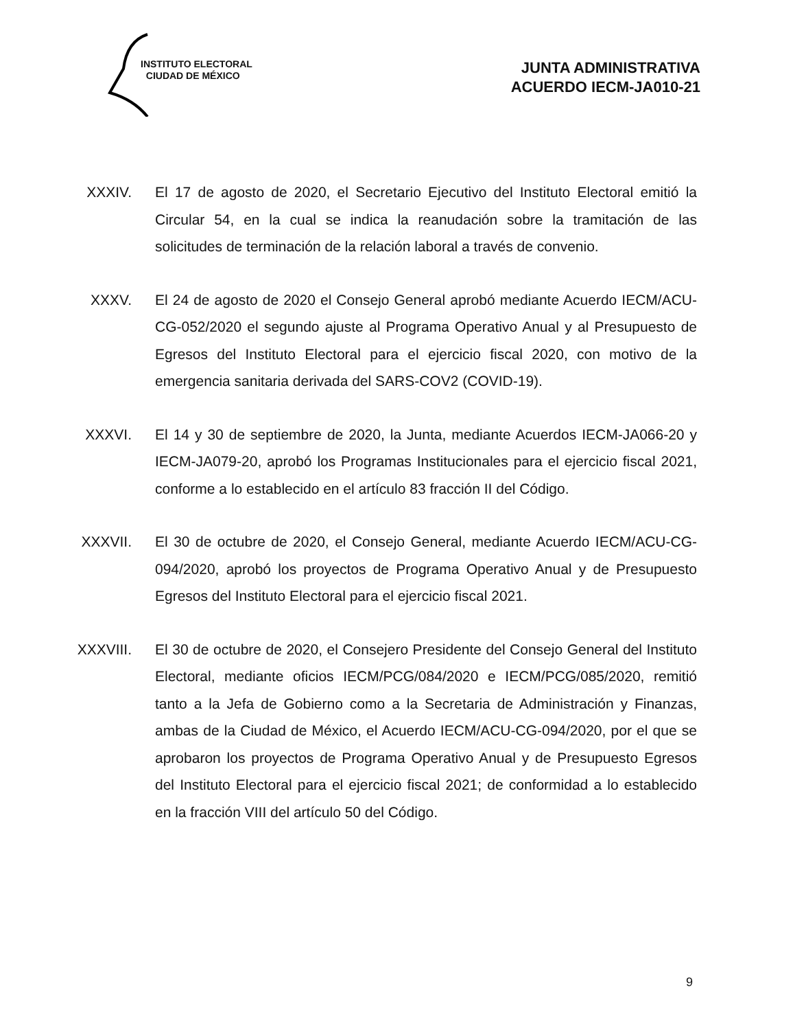INSTITUTO ELECTORAL
CIUDAD DE MÉXICO
JUNTA ADMINISTRATIVA
ACUERDO IECM-JA010-21
XXXIV. El 17 de agosto de 2020, el Secretario Ejecutivo del Instituto Electoral emitió la Circular 54, en la cual se indica la reanudación sobre la tramitación de las solicitudes de terminación de la relación laboral a través de convenio.
XXXV. El 24 de agosto de 2020 el Consejo General aprobó mediante Acuerdo IECM/ACU-CG-052/2020 el segundo ajuste al Programa Operativo Anual y al Presupuesto de Egresos del Instituto Electoral para el ejercicio fiscal 2020, con motivo de la emergencia sanitaria derivada del SARS-COV2 (COVID-19).
XXXVI. El 14 y 30 de septiembre de 2020, la Junta, mediante Acuerdos IECM-JA066-20 y IECM-JA079-20, aprobó los Programas Institucionales para el ejercicio fiscal 2021, conforme a lo establecido en el artículo 83 fracción II del Código.
XXXVII. El 30 de octubre de 2020, el Consejo General, mediante Acuerdo IECM/ACU-CG-094/2020, aprobó los proyectos de Programa Operativo Anual y de Presupuesto Egresos del Instituto Electoral para el ejercicio fiscal 2021.
XXXVIII.
El 30 de octubre de 2020, el Consejero Presidente del Consejo General del Instituto Electoral, mediante oficios IECM/PCG/084/2020 e IECM/PCG/085/2020, remitió tanto a la Jefa de Gobierno como a la Secretaria de Administración y Finanzas, ambas de la Ciudad de México, el Acuerdo IECM/ACU-CG-094/2020, por el que se aprobaron los proyectos de Programa Operativo Anual y de Presupuesto Egresos del Instituto Electoral para el ejercicio fiscal 2021; de conformidad a lo establecido en la fracción VIII del artículo 50 del Código.
9